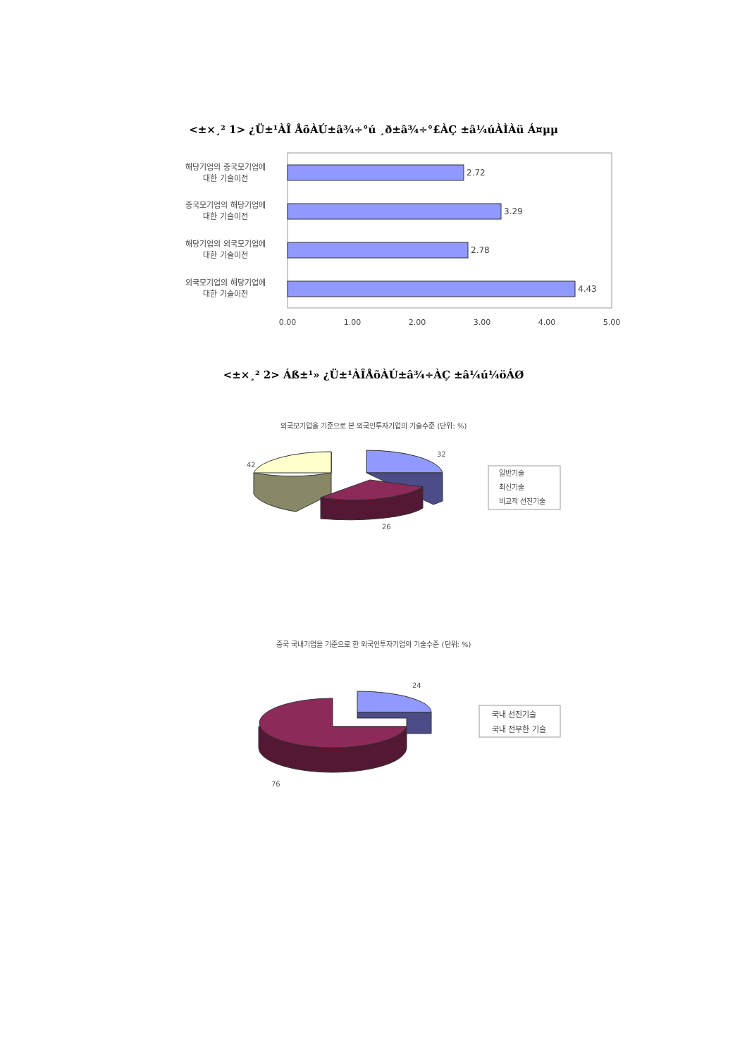<±×¸² 1> ¿Ü±¹ÀÎ ÅõÀÚ±â¾÷°ú ¸ð±â¾÷°£ÀÇ ±â¼úÀÌÀü Á¤µµ
해당기업의 중국모기업에
대한 기술이전
중국모기업의 해당기업에
대한 기술이전
해당기업의 외국모기업에
대한 기술이전
외국모기업의 해당기업에
대한 기술이전
2.72
3.29
2.78
4.43
0.00
1.00
2.00
3.00
4.00
5.00
<±×¸² 2> Áß±¹» ¿Ü±¹ÀÎÅõÀÚ±â¾÷ÀÇ ±â¼ú¼öÁØ
외국모기업을 기준으로 본 외국인투자기업의 기술수준 (단위: %)
32
42
26
일반기술
최신기술
비교적 선진기술
중국 국내기업을 기준으로 한 외국인투자기업의 기술수준 (단위: %)
24
76
국내 선진기술
국내 전무한 기술